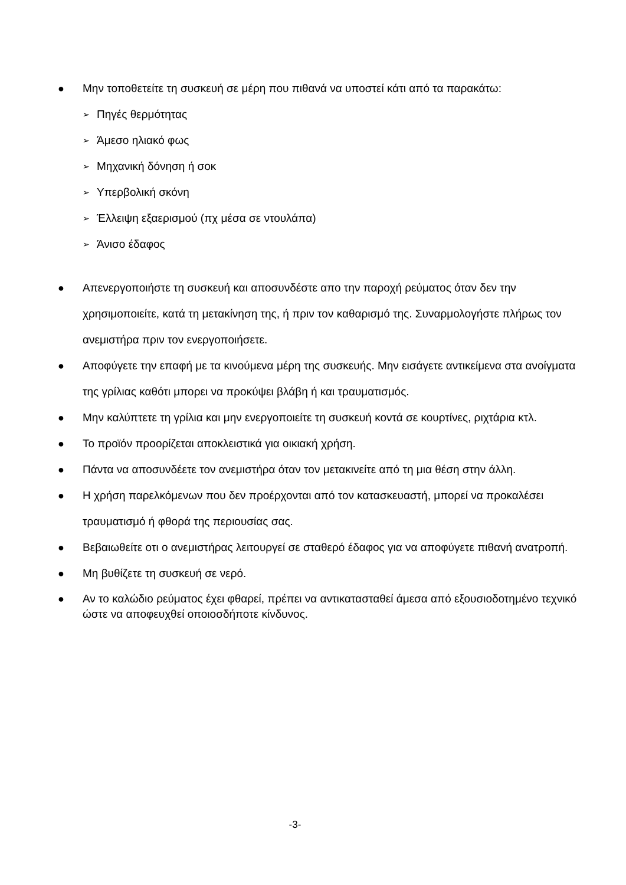● Μην τοποθετείτε τη συσκευή σε μέρη που πιθανά να υποστεί κάτι από τα παρακάτω:
➢
Πηγές θερμότητας
➢
Άμεσο ηλιακό φως
➢
Μηχανική δόνηση ή σοκ
➢
Υπερβολική σκόνη
➢
Έλλειψη εξαερισμού (πχ μέσα σε ντουλάπα)
➢
Άνισο έδαφος
● Απενεργοποιήστε τη συσκευή και αποσυνδέστε απο την παροχή ρεύματος όταν δεν την χρησιμοποιείτε, κατά τη μετακίνηση της, ή πριν τον καθαρισμό της. Συναρμολογήστε πλήρως τον ανεμιστήρα πριν τον ενεργοποιήσετε.
● Αποφύγετε την επαφή με τα κινούμενα μέρη της συσκευής. Μην εισάγετε αντικείμενα στα ανοίγματα της γρίλιας καθότι μπορει να προκύψει βλάβη ή και τραυματισμός.
● Μην καλύπτετε τη γρίλια και μην ενεργοποιείτε τη συσκευή κοντά σε κουρτίνες, ριχτάρια κτλ.
● Το προϊόν προορίζεται αποκλειστικά για οικιακή χρήση.
● Πάντα να αποσυνδέετε τον ανεμιστήρα όταν τον μετακινείτε από τη μια θέση στην άλλη.
● Η χρήση παρελκόμενων που δεν προέρχονται από τον κατασκευαστή, μπορεί να προκαλέσει τραυματισμό ή φθορά της περιουσίας σας.
● Βεβαιωθείτε οτι ο ανεμιστήρας λειτουργεί σε σταθερό έδαφος για να αποφύγετε πιθανή ανατροπή.
● Μη βυθίζετε τη συσκευή σε νερό.
● Αν το καλώδιο ρεύματος έχει φθαρεί, πρέπει να αντικατασταθεί άμεσα από εξουσιοδοτημένο τεχνικό ώστε να αποφευχθεί οποιοσδήποτε κίνδυνος.
-3-